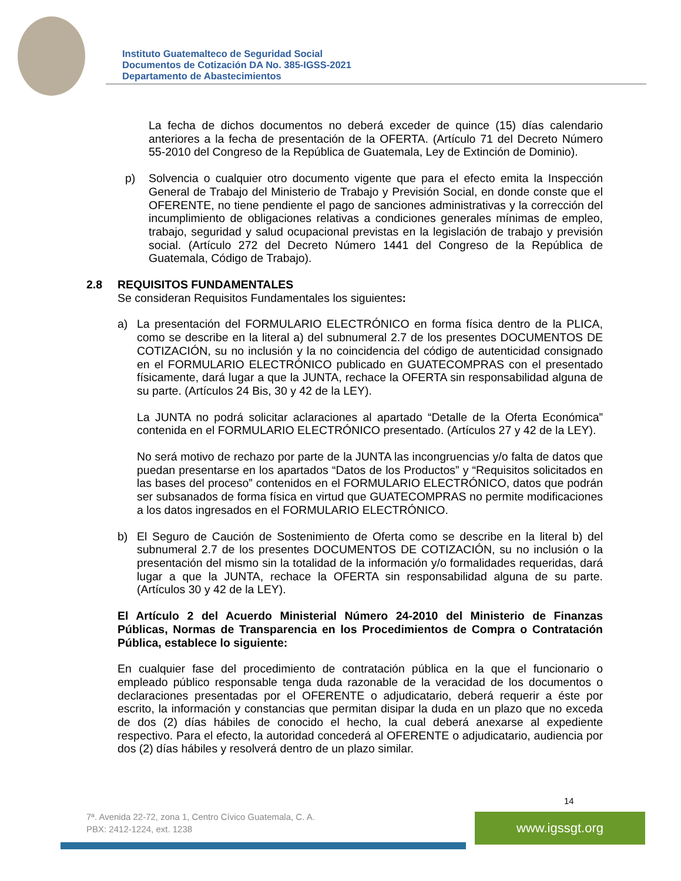Instituto Guatemalteco de Seguridad Social
Documentos de Cotización DA No. 385-IGSS-2021
Departamento de Abastecimientos
La fecha de dichos documentos no deberá exceder de quince (15) días calendario anteriores a la fecha de presentación de la OFERTA. (Artículo 71 del Decreto Número 55-2010 del Congreso de la República de Guatemala, Ley de Extinción de Dominio).
p) Solvencia o cualquier otro documento vigente que para el efecto emita la Inspección General de Trabajo del Ministerio de Trabajo y Previsión Social, en donde conste que el OFERENTE, no tiene pendiente el pago de sanciones administrativas y la corrección del incumplimiento de obligaciones relativas a condiciones generales mínimas de empleo, trabajo, seguridad y salud ocupacional previstas en la legislación de trabajo y previsión social. (Artículo 272 del Decreto Número 1441 del Congreso de la República de Guatemala, Código de Trabajo).
2.8 REQUISITOS FUNDAMENTALES
Se consideran Requisitos Fundamentales los siguientes:
a) La presentación del FORMULARIO ELECTRÓNICO en forma física dentro de la PLICA, como se describe en la literal a) del subnumeral 2.7 de los presentes DOCUMENTOS DE COTIZACIÓN, su no inclusión y la no coincidencia del código de autenticidad consignado en el FORMULARIO ELECTRÓNICO publicado en GUATECOMPRAS con el presentado físicamente, dará lugar a que la JUNTA, rechace la OFERTA sin responsabilidad alguna de su parte. (Artículos 24 Bis, 30 y 42 de la LEY).
La JUNTA no podrá solicitar aclaraciones al apartado “Detalle de la Oferta Económica” contenida en el FORMULARIO ELECTRÓNICO presentado. (Artículos 27 y 42 de la LEY).
No será motivo de rechazo por parte de la JUNTA las incongruencias y/o falta de datos que puedan presentarse en los apartados “Datos de los Productos” y “Requisitos solicitados en las bases del proceso” contenidos en el FORMULARIO ELECTRÓNICO, datos que podrán ser subsanados de forma física en virtud que GUATECOMPRAS no permite modificaciones a los datos ingresados en el FORMULARIO ELECTRÓNICO.
b) El Seguro de Caución de Sostenimiento de Oferta como se describe en la literal b) del subnumeral 2.7 de los presentes DOCUMENTOS DE COTIZACIÓN, su no inclusión o la presentación del mismo sin la totalidad de la información y/o formalidades requeridas, dará lugar a que la JUNTA, rechace la OFERTA sin responsabilidad alguna de su parte. (Artículos 30 y 42 de la LEY).
El Artículo 2 del Acuerdo Ministerial Número 24-2010 del Ministerio de Finanzas Públicas, Normas de Transparencia en los Procedimientos de Compra o Contratación Pública, establece lo siguiente:
En cualquier fase del procedimiento de contratación pública en la que el funcionario o empleado público responsable tenga duda razonable de la veracidad de los documentos o declaraciones presentadas por el OFERENTE o adjudicatario, deberá requerir a éste por escrito, la información y constancias que permitan disipar la duda en un plazo que no exceda de dos (2) días hábiles de conocido el hecho, la cual deberá anexarse al expediente respectivo. Para el efecto, la autoridad concederá al OFERENTE o adjudicatario, audiencia por dos (2) días hábiles y resolverá dentro de un plazo similar.
14
7ª. Avenida 22-72, zona 1, Centro Cívico Guatemala, C. A.
PBX: 2412-1224, ext. 1238
www.igssgt.org